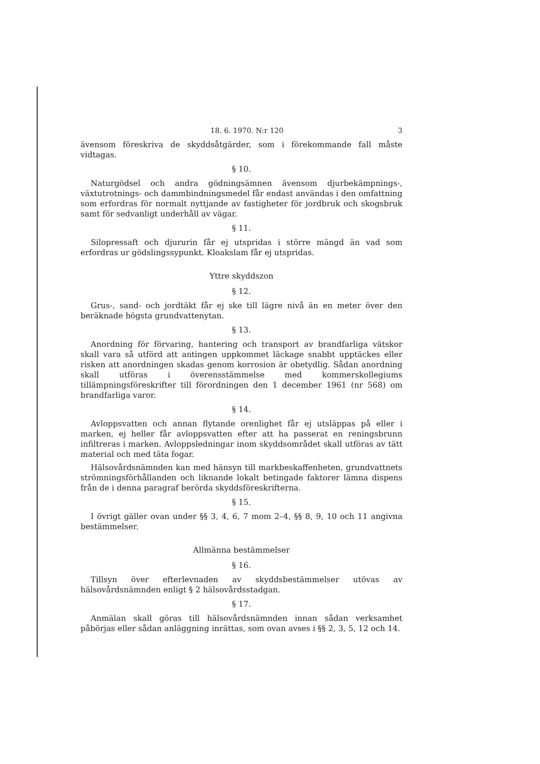18. 6. 1970. N:r 120 3
ävensom föreskriva de skyddsåtgärder, som i förekommande fall måste vidtagas.
§ 10.
Naturgödsel och andra gödningsämnen ävensom djurbekämpnings-, växtutrotnings- och dammbindningsmedel får endast användas i den omfattning som erfordras för normalt nyttjande av fastigheter för jordbruk och skogsbruk samt för sedvanligt underhåll av vägar.
§ 11.
Silopressaft och djururin får ej utspridas i större mängd än vad som erfordras ur gödslingssypunkt. Kloakslam får ej utspridas.
Yttre skyddszon
§ 12.
Grus-, sand- och jordtäkt får ej ske till lägre nivå än en meter över den beräknade högsta grundvattenytan.
§ 13.
Anordning för förvaring, hantering och transport av brandfarliga vätskor skall vara så utförd att antingen uppkommet läckage snabbt upptäckes eller risken att anordningen skadas genom korrosion är obetydlig. Sådan anordning skall utföras i överensstämmelse med kommerskollegiums tillämpningsföreskrifter till förordningen den 1 december 1961 (nr 568) om brandfarliga varor.
§ 14.
Avloppsvatten och annan flytande orenlighet får ej utsläppas på eller i marken, ej heller får avloppsvatten efter att ha passerat en reningsbrunn infiltreras i marken. Avloppsledningar inom skyddsområdet skall utföras av tätt material och med täta fogar.
Hälsovårdsnämnden kan med hänsyn till markbeskaffenheten, grundvattnets strömningsförhållanden och liknande lokalt betingade faktorer lämna dispens från de i denna paragraf berörda skyddsföreskrifterna.
§ 15.
I övrigt gäller ovan under §§ 3, 4, 6, 7 mom 2–4, §§ 8, 9, 10 och 11 angivna bestämmelser.
Allmänna bestämmelser
§ 16.
Tillsyn över efterlevnaden av skyddsbestämmelser utövas av hälsovårdsnämnden enligt § 2 hälsovårdsstadgan.
§ 17.
Anmälan skall göras till hälsovårdsnämnden innan sådan verksamhet påbörjas eller sådan anläggning inrättas, som ovan avses i §§ 2, 3, 5, 12 och 14.